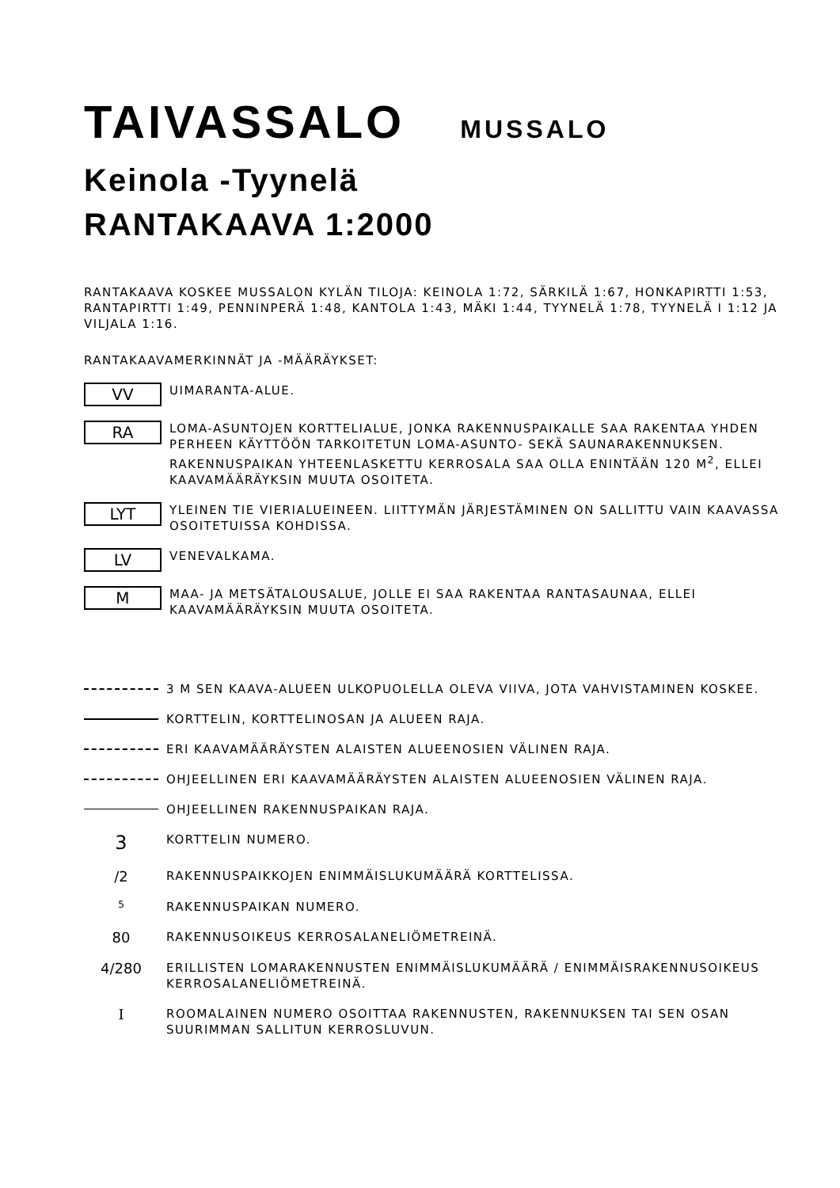TAIVASSALO MUSSALO
Keinola -Tyynelä
RANTAKAAVA 1:2000
RANTAKAAVA KOSKEE MUSSALON KYLÄN TILOJA: KEINOLA 1:72, SÄRKILÄ 1:67, HONKAPIRTTI 1:53, RANTAPIRTTI 1:49, PENNINPERÄ 1:48, KANTOLA 1:43, MÄKI 1:44, TYYNELÄ 1:78, TYYNELÄ I 1:12 JA VILJALA 1:16.
RANTAKAAVAMERKINNÄT JA -MÄÄRÄYKSET:
VV
UIMARANTA-ALUE.
RA
LOMA-ASUNTOJEN KORTTELIALUE, JONKA RAKENNUSPAIKALLE SAA RAKENTAA YHDEN PERHEEN KÄYTTÖÖN TARKOITETUN LOMA-ASUNTO- SEKÄ SAUNARAKENNUKSEN. RAKENNUSPAIKAN YHTEENLASKETTU KERROSALA SAA OLLA ENINTÄÄN 120 M<sup>2</sup>, ELLEI KAAVAMÄÄRÄYKSIN MUUTA OSOITETA.
LYT
YLEINEN TIE VIERIALUEINEEN. LIITTYMÄN JÄRJESTÄMINEN ON SALLITTU VAIN KAAVASSA OSOITETUISSA KOHDISSA.
LV
VENEVALKAMA.
M
MAA- JA METSÄTALOUSALUE, JOLLE EI SAA RAKENTAA RANTASAUNAA, ELLEI KAAVAMÄÄRÄYKSIN MUUTA OSOITETA.
3 M SEN KAAVA-ALUEEN ULKOPUOLELLA OLEVA VIIVA, JOTA VAHVISTAMINEN KOSKEE.
KORTTELIN, KORTTELINOSAN JA ALUEEN RAJA.
ERI KAAVAMÄÄRÄYSTEN ALAISTEN ALUEENOSIEN VÄLINEN RAJA.
OHJEELLINEN ERI KAAVAMÄÄRÄYSTEN ALAISTEN ALUEENOSIEN VÄLINEN RAJA.
OHJEELLINEN RAKENNUSPAIKAN RAJA.
3
KORTTELIN NUMERO.
/2
RAKENNUSPAIKKOJEN ENIMMÄISLUKUMÄÄRÄ KORTTELISSA.
5
RAKENNUSPAIKAN NUMERO.
80
RAKENNUSOIKEUS KERROSALANELIÖMETREINÄ.
4/280
ERILLISTEN LOMARAKENNUSTEN ENIMMÄISLUKUMÄÄRÄ / ENIMMÄISRAKENNUSOIKEUS KERROSALANELIÖMETREINÄ.
I
ROOMALAINEN NUMERO OSOITTAA RAKENNUSTEN, RAKENNUKSEN TAI SEN OSAN SUURIMMAN SALLITUN KERROSLUVUN.